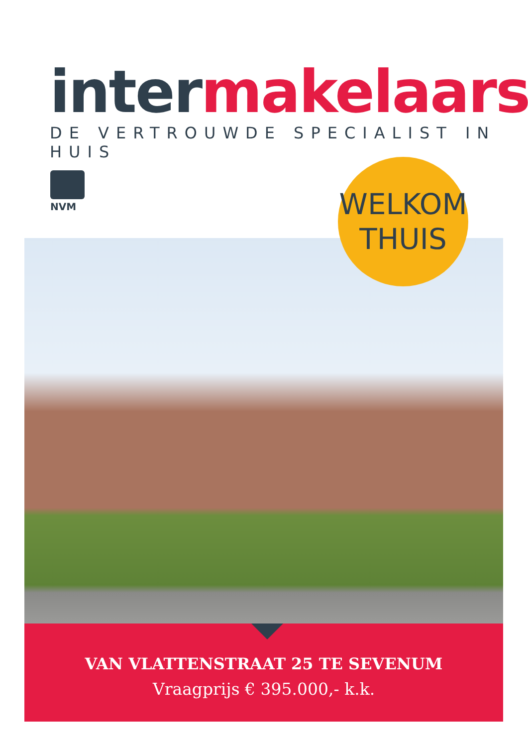inter makelaars
DE VERTROUWDE SPECIALIST IN HUIS
NVM
WELKOM
THUIS
VAN VLATTENSTRAAT 25 TE SEVENUM
Vraagprijs € 395.000,- k.k.